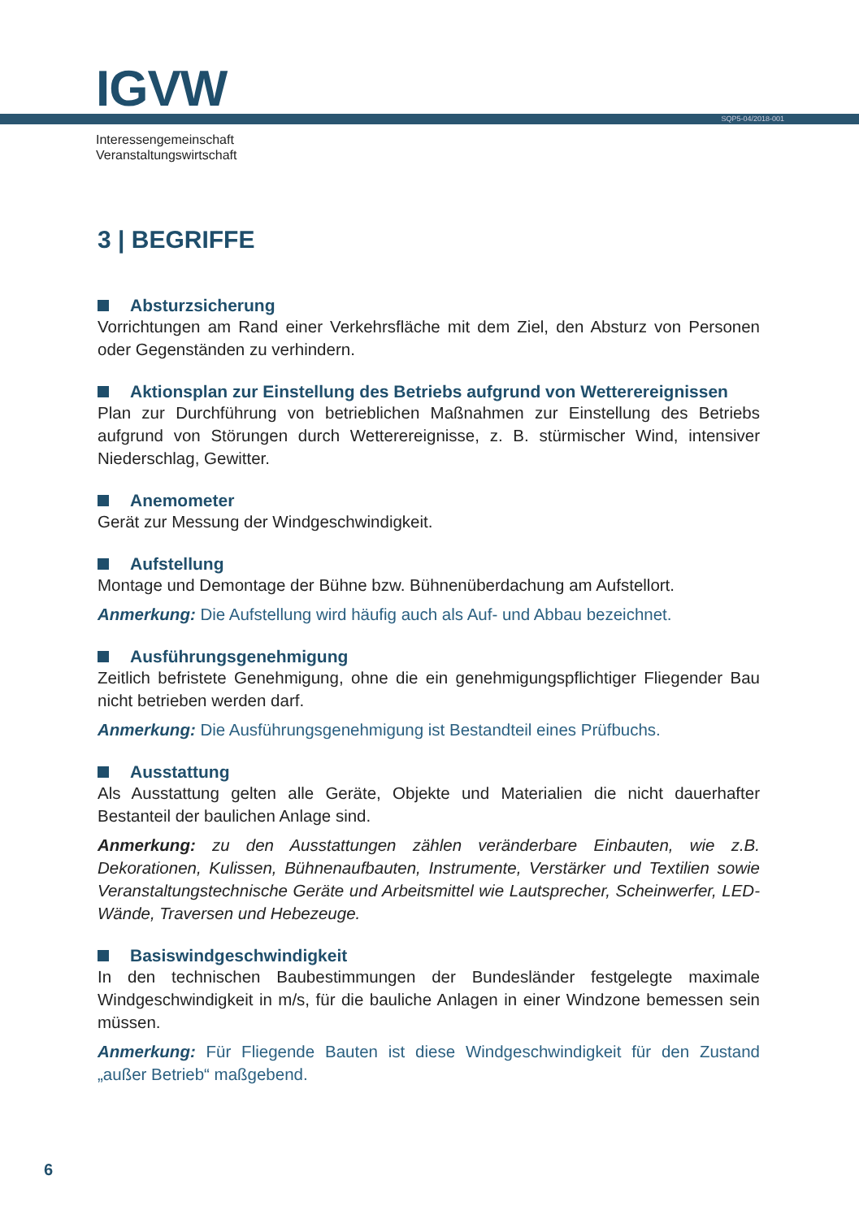IGVW SQP5-04/2018-001
Interessengemeinschaft
Veranstaltungswirtschaft
3 | BEGRIFFE
Absturzsicherung
Vorrichtungen am Rand einer Verkehrsfläche mit dem Ziel, den Absturz von Personen oder Gegenständen zu verhindern.
Aktionsplan zur Einstellung des Betriebs aufgrund von Wetterereignissen
Plan zur Durchführung von betrieblichen Maßnahmen zur Einstellung des Betriebs aufgrund von Störungen durch Wetterereignisse, z. B. stürmischer Wind, intensiver Niederschlag, Gewitter.
Anemometer
Gerät zur Messung der Windgeschwindigkeit.
Aufstellung
Montage und Demontage der Bühne bzw. Bühnenüberdachung am Aufstellort.
Anmerkung: Die Aufstellung wird häufig auch als Auf- und Abbau bezeichnet.
Ausführungsgenehmigung
Zeitlich befristete Genehmigung, ohne die ein genehmigungspflichtiger Fliegender Bau nicht betrieben werden darf.
Anmerkung: Die Ausführungsgenehmigung ist Bestandteil eines Prüfbuchs.
Ausstattung
Als Ausstattung gelten alle Geräte, Objekte und Materialien die nicht dauerhafter Bestanteil der baulichen Anlage sind.
Anmerkung: zu den Ausstattungen zählen veränderbare Einbauten, wie z.B. Dekorationen, Kulissen, Bühnenaufbauten, Instrumente, Verstärker und Textilien sowie Veranstaltungstechnische Geräte und Arbeitsmittel wie Lautsprecher, Scheinwerfer, LED-Wände, Traversen und Hebezeuge.
Basiswindgeschwindigkeit
In den technischen Baubestimmungen der Bundesländer festgelegte maximale Windgeschwindigkeit in m/s, für die bauliche Anlagen in einer Windzone bemessen sein müssen.
Anmerkung: Für Fliegende Bauten ist diese Windgeschwindigkeit für den Zustand „außer Betrieb“ maßgebend.
6